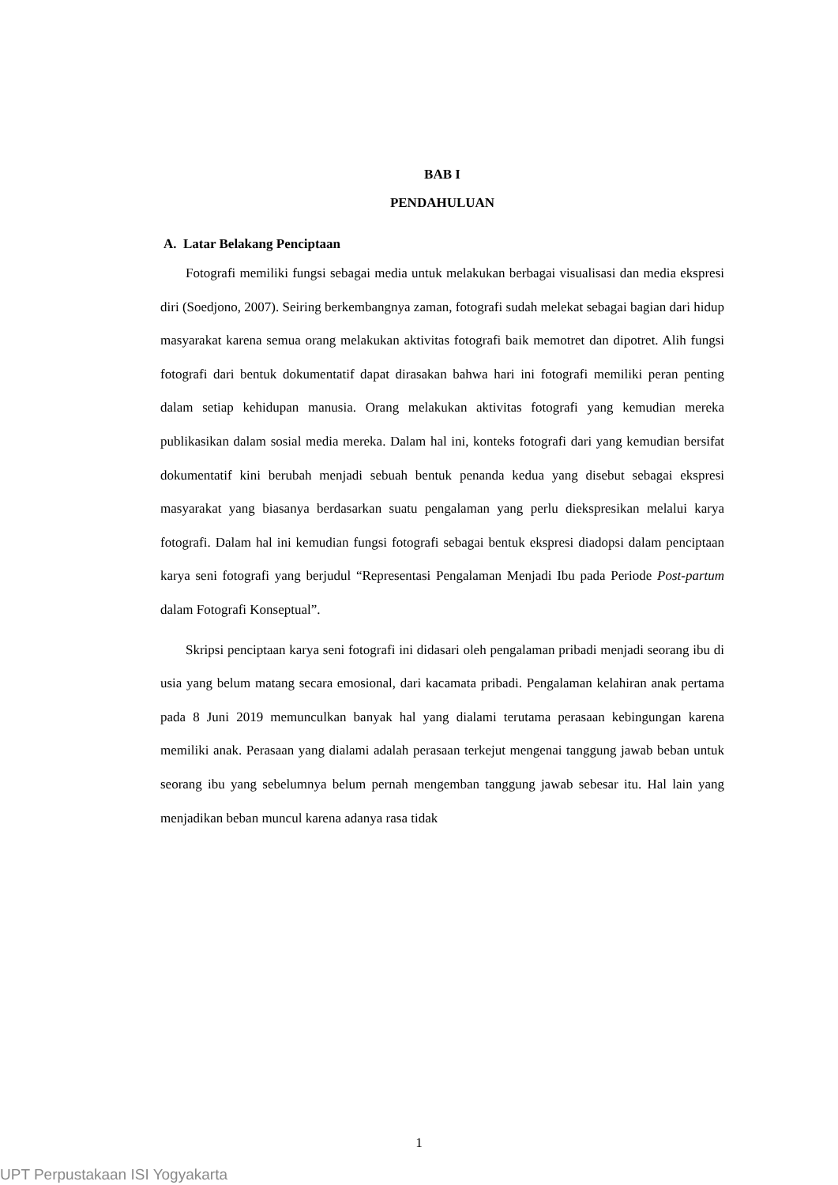BAB I
PENDAHULUAN
A. Latar Belakang Penciptaan
Fotografi memiliki fungsi sebagai media untuk melakukan berbagai visualisasi dan media ekspresi diri (Soedjono, 2007). Seiring berkembangnya zaman, fotografi sudah melekat sebagai bagian dari hidup masyarakat karena semua orang melakukan aktivitas fotografi baik memotret dan dipotret. Alih fungsi fotografi dari bentuk dokumentatif dapat dirasakan bahwa hari ini fotografi memiliki peran penting dalam setiap kehidupan manusia. Orang melakukan aktivitas fotografi yang kemudian mereka publikasikan dalam sosial media mereka. Dalam hal ini, konteks fotografi dari yang kemudian bersifat dokumentatif kini berubah menjadi sebuah bentuk penanda kedua yang disebut sebagai ekspresi masyarakat yang biasanya berdasarkan suatu pengalaman yang perlu diekspresikan melalui karya fotografi. Dalam hal ini kemudian fungsi fotografi sebagai bentuk ekspresi diadopsi dalam penciptaan karya seni fotografi yang berjudul “Representasi Pengalaman Menjadi Ibu pada Periode Post-partum dalam Fotografi Konseptual”.
Skripsi penciptaan karya seni fotografi ini didasari oleh pengalaman pribadi menjadi seorang ibu di usia yang belum matang secara emosional, dari kacamata pribadi. Pengalaman kelahiran anak pertama pada 8 Juni 2019 memunculkan banyak hal yang dialami terutama perasaan kebingungan karena memiliki anak. Perasaan yang dialami adalah perasaan terkejut mengenai tanggung jawab beban untuk seorang ibu yang sebelumnya belum pernah mengemban tanggung jawab sebesar itu. Hal lain yang menjadikan beban muncul karena adanya rasa tidak
1
UPT Perpustakaan ISI Yogyakarta